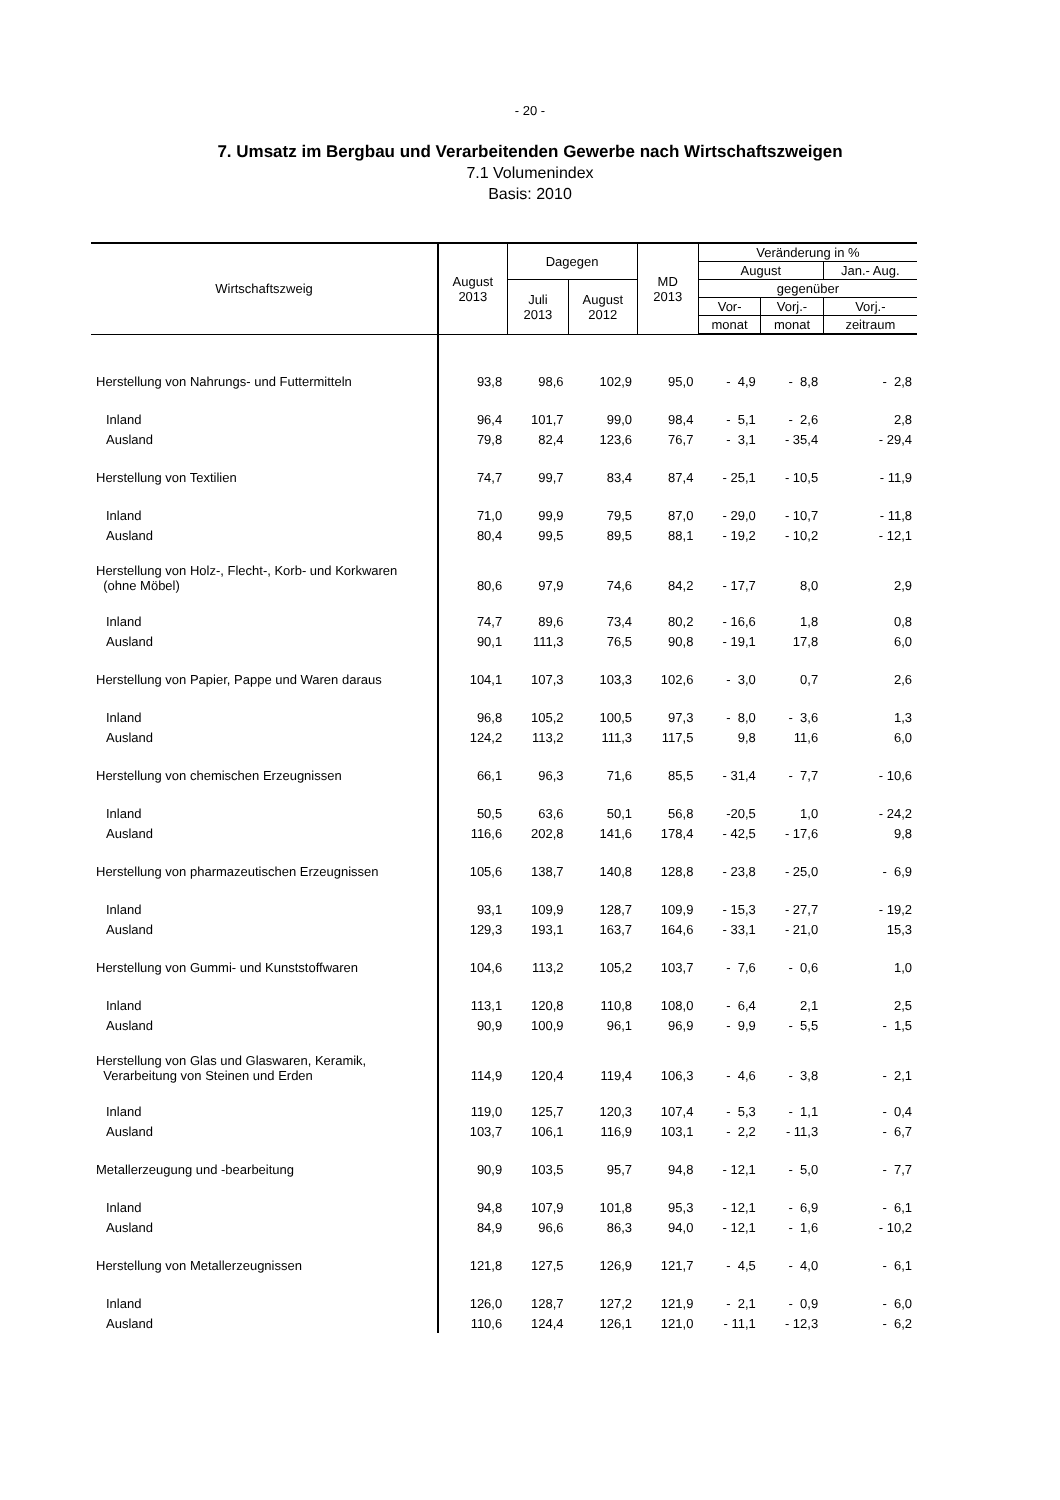- 20 -
7. Umsatz im Bergbau und Verarbeitenden Gewerbe nach Wirtschaftszweigen
7.1 Volumenindex
Basis: 2010
| Wirtschaftszweig | August 2013 | Dagegen | | MD 2013 | Veränderung in % | | |
| --- | --- | --- | --- | --- | --- | --- | --- |
| | | | | | August | | Jan.- Aug. |
| | | Juli 2013 | August 2012 | | gegenüber | | |
| | | | | | Vor- | Vorj.- | Vorj.- |
| | | | | | monat | monat | zeitraum |
| Herstellung von Nahrungs- und Futtermitteln | 93,8 | 98,6 | 102,9 | 95,0 | - 4,9 | - 8,8 | - 2,8 |
| Inland | 96,4 | 101,7 | 99,0 | 98,4 | - 5,1 | - 2,6 | 2,8 |
| Ausland | 79,8 | 82,4 | 123,6 | 76,7 | - 3,1 | - 35,4 | - 29,4 |
| Herstellung von Textilien | 74,7 | 99,7 | 83,4 | 87,4 | - 25,1 | - 10,5 | - 11,9 |
| Inland | 71,0 | 99,9 | 79,5 | 87,0 | - 29,0 | - 10,7 | - 11,8 |
| Ausland | 80,4 | 99,5 | 89,5 | 88,1 | - 19,2 | - 10,2 | - 12,1 |
| Herstellung von Holz-, Flecht-, Korb- und Korkwaren (ohne Möbel) | 80,6 | 97,9 | 74,6 | 84,2 | - 17,7 | 8,0 | 2,9 |
| Inland | 74,7 | 89,6 | 73,4 | 80,2 | - 16,6 | 1,8 | 0,8 |
| Ausland | 90,1 | 111,3 | 76,5 | 90,8 | - 19,1 | 17,8 | 6,0 |
| Herstellung von Papier, Pappe und Waren daraus | 104,1 | 107,3 | 103,3 | 102,6 | - 3,0 | 0,7 | 2,6 |
| Inland | 96,8 | 105,2 | 100,5 | 97,3 | - 8,0 | - 3,6 | 1,3 |
| Ausland | 124,2 | 113,2 | 111,3 | 117,5 | 9,8 | 11,6 | 6,0 |
| Herstellung von chemischen Erzeugnissen | 66,1 | 96,3 | 71,6 | 85,5 | - 31,4 | - 7,7 | - 10,6 |
| Inland | 50,5 | 63,6 | 50,1 | 56,8 | -20,5 | 1,0 | - 24,2 |
| Ausland | 116,6 | 202,8 | 141,6 | 178,4 | - 42,5 | - 17,6 | 9,8 |
| Herstellung von pharmazeutischen Erzeugnissen | 105,6 | 138,7 | 140,8 | 128,8 | - 23,8 | - 25,0 | - 6,9 |
| Inland | 93,1 | 109,9 | 128,7 | 109,9 | - 15,3 | - 27,7 | - 19,2 |
| Ausland | 129,3 | 193,1 | 163,7 | 164,6 | - 33,1 | - 21,0 | 15,3 |
| Herstellung von Gummi- und Kunststoffwaren | 104,6 | 113,2 | 105,2 | 103,7 | - 7,6 | - 0,6 | 1,0 |
| Inland | 113,1 | 120,8 | 110,8 | 108,0 | - 6,4 | 2,1 | 2,5 |
| Ausland | 90,9 | 100,9 | 96,1 | 96,9 | - 9,9 | - 5,5 | - 1,5 |
| Herstellung von Glas und Glaswaren, Keramik, Verarbeitung von Steinen und Erden | 114,9 | 120,4 | 119,4 | 106,3 | - 4,6 | - 3,8 | - 2,1 |
| Inland | 119,0 | 125,7 | 120,3 | 107,4 | - 5,3 | - 1,1 | - 0,4 |
| Ausland | 103,7 | 106,1 | 116,9 | 103,1 | - 2,2 | - 11,3 | - 6,7 |
| Metallerzeugung und -bearbeitung | 90,9 | 103,5 | 95,7 | 94,8 | - 12,1 | - 5,0 | - 7,7 |
| Inland | 94,8 | 107,9 | 101,8 | 95,3 | - 12,1 | - 6,9 | - 6,1 |
| Ausland | 84,9 | 96,6 | 86,3 | 94,0 | - 12,1 | - 1,6 | - 10,2 |
| Herstellung von Metallerzeugnissen | 121,8 | 127,5 | 126,9 | 121,7 | - 4,5 | - 4,0 | - 6,1 |
| Inland | 126,0 | 128,7 | 127,2 | 121,9 | - 2,1 | - 0,9 | - 6,0 |
| Ausland | 110,6 | 124,4 | 126,1 | 121,0 | - 11,1 | - 12,3 | - 6,2 |